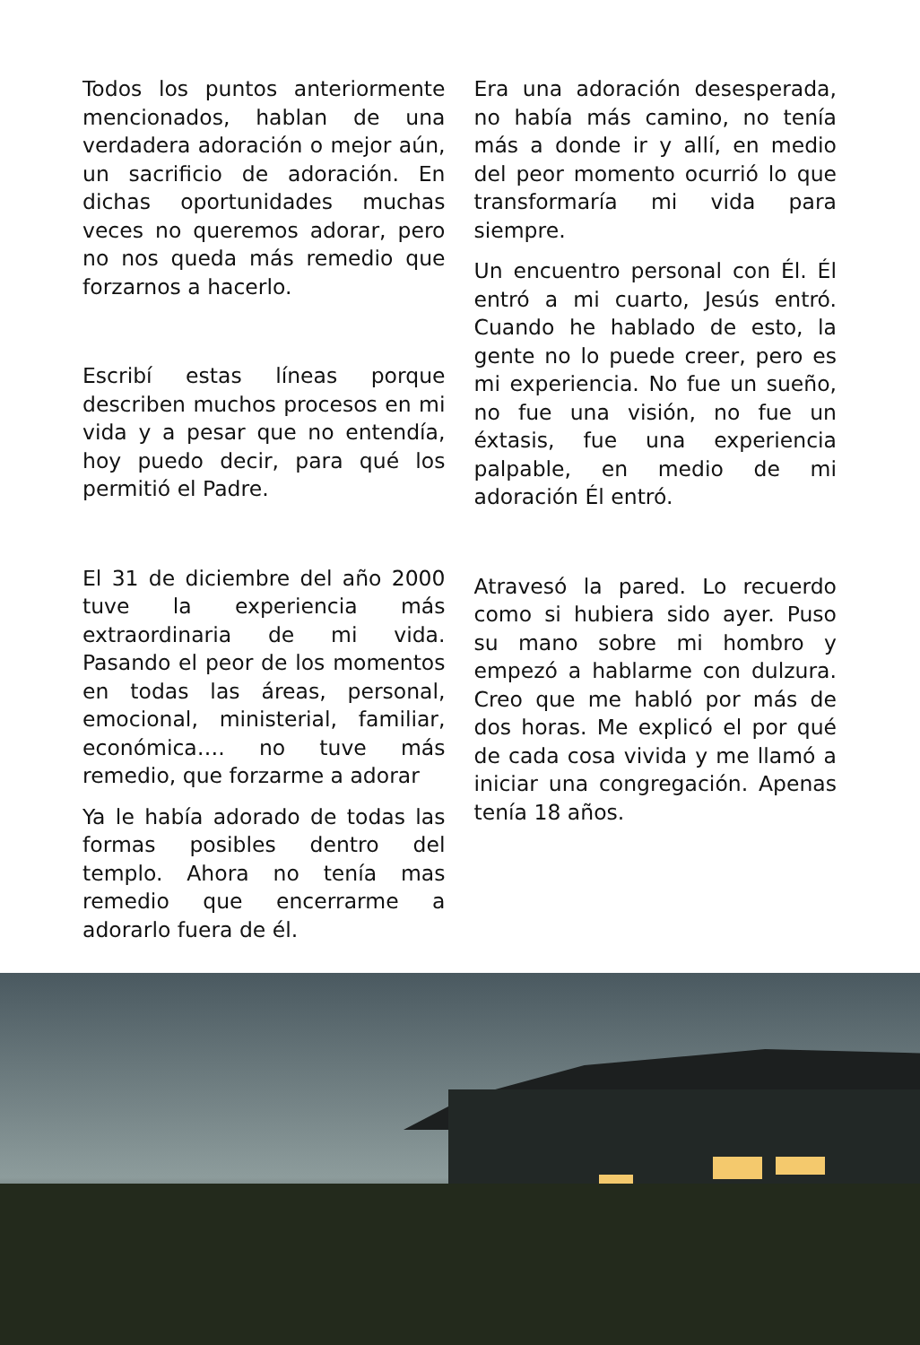Todos los puntos anteriormente mencionados, hablan de una verdadera adoración o mejor aún, un sacrificio de adoración. En dichas oportunidades muchas veces no queremos adorar, pero no nos queda más remedio que forzarnos a hacerlo.
Escribí estas líneas porque describen muchos procesos en mi vida y a pesar que no entendía, hoy puedo decir, para qué los permitió el Padre.
El 31 de diciembre del año 2000 tuve la experiencia más extraordinaria de mi vida. Pasando el peor de los momentos en todas las áreas, personal, emocional, ministerial, familiar, económica…. no tuve más remedio, que forzarme a adorar
Ya le había adorado de todas las formas posibles dentro del templo. Ahora no tenía mas remedio que encerrarme a adorarlo fuera de él.
Era una adoración desesperada, no había más camino, no tenía más a donde ir y allí, en medio del peor momento ocurrió lo que transformaría mi vida para siempre.
Un encuentro personal con Él. Él entró a mi cuarto, Jesús entró. Cuando he hablado de esto, la gente no lo puede creer, pero es mi experiencia. No fue un sueño, no fue una visión, no fue un éxtasis, fue una experiencia palpable, en medio de mi adoración Él entró.
Atravesó la pared. Lo recuerdo como si hubiera sido ayer. Puso su mano sobre mi hombro y empezó a hablarme con dulzura. Creo que me habló por más de dos horas. Me explicó el por qué de cada cosa vivida y me llamó a iniciar una congregación. Apenas tenía 18 años.